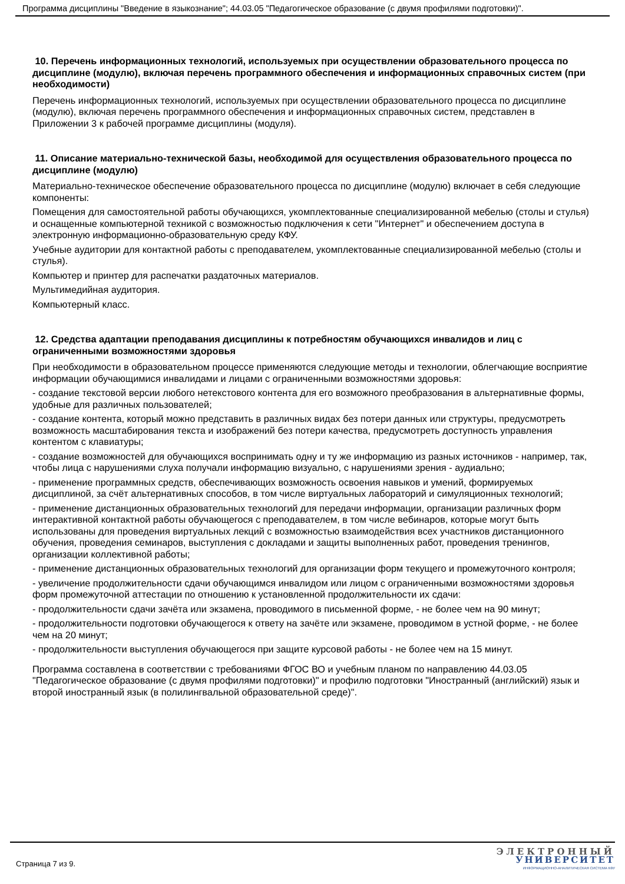Программа дисциплины "Введение в языкознание"; 44.03.05 "Педагогическое образование (с двумя профилями подготовки)".
10. Перечень информационных технологий, используемых при осуществлении образовательного процесса по дисциплине (модулю), включая перечень программного обеспечения и информационных справочных систем (при необходимости)
Перечень информационных технологий, используемых при осуществлении образовательного процесса по дисциплине (модулю), включая перечень программного обеспечения и информационных справочных систем, представлен в Приложении 3 к рабочей программе дисциплины (модуля).
11. Описание материально-технической базы, необходимой для осуществления образовательного процесса по дисциплине (модулю)
Материально-техническое обеспечение образовательного процесса по дисциплине (модулю) включает в себя следующие компоненты:
Помещения для самостоятельной работы обучающихся, укомплектованные специализированной мебелью (столы и стулья) и оснащенные компьютерной техникой с возможностью подключения к сети "Интернет" и обеспечением доступа в электронную информационно-образовательную среду КФУ.
Учебные аудитории для контактной работы с преподавателем, укомплектованные специализированной мебелью (столы и стулья).
Компьютер и принтер для распечатки раздаточных материалов.
Мультимедийная аудитория.
Компьютерный класс.
12. Средства адаптации преподавания дисциплины к потребностям обучающихся инвалидов и лиц с ограниченными возможностями здоровья
При необходимости в образовательном процессе применяются следующие методы и технологии, облегчающие восприятие информации обучающимися инвалидами и лицами с ограниченными возможностями здоровья:
- создание текстовой версии любого нетекстового контента для его возможного преобразования в альтернативные формы, удобные для различных пользователей;
- создание контента, который можно представить в различных видах без потери данных или структуры, предусмотреть возможность масштабирования текста и изображений без потери качества, предусмотреть доступность управления контентом с клавиатуры;
- создание возможностей для обучающихся воспринимать одну и ту же информацию из разных источников - например, так, чтобы лица с нарушениями слуха получали информацию визуально, с нарушениями зрения - аудиально;
- применение программных средств, обеспечивающих возможность освоения навыков и умений, формируемых дисциплиной, за счёт альтернативных способов, в том числе виртуальных лабораторий и симуляционных технологий;
- применение дистанционных образовательных технологий для передачи информации, организации различных форм интерактивной контактной работы обучающегося с преподавателем, в том числе вебинаров, которые могут быть использованы для проведения виртуальных лекций с возможностью взаимодействия всех участников дистанционного обучения, проведения семинаров, выступления с докладами и защиты выполненных работ, проведения тренингов, организации коллективной работы;
- применение дистанционных образовательных технологий для организации форм текущего и промежуточного контроля;
- увеличение продолжительности сдачи обучающимся инвалидом или лицом с ограниченными возможностями здоровья форм промежуточной аттестации по отношению к установленной продолжительности их сдачи:
- продолжительности сдачи зачёта или экзамена, проводимого в письменной форме, - не более чем на 90 минут;
- продолжительности подготовки обучающегося к ответу на зачёте или экзамене, проводимом в устной форме, - не более чем на 20 минут;
- продолжительности выступления обучающегося при защите курсовой работы - не более чем на 15 минут.
Программа составлена в соответствии с требованиями ФГОС ВО и учебным планом по направлению 44.03.05 "Педагогическое образование (с двумя профилями подготовки)" и профилю подготовки "Иностранный (английский) язык и второй иностранный язык (в полилингвальной образовательной среде)".
Страница 7 из 9.
ЭЛЕКТРОННЫЙ
УНИВЕРСИТЕТ
ИНФОРМАЦИОННО-АНАЛИТИЧЕСКАЯ СИСТЕМА КФУ